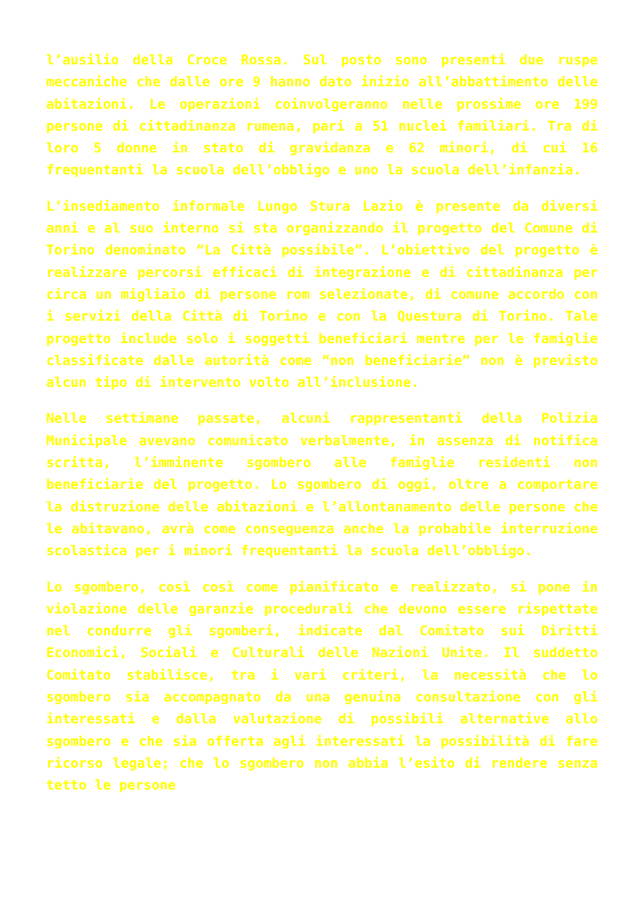l’ausilio della Croce Rossa. Sul posto sono presenti due ruspe meccaniche che dalle ore 9 hanno dato inizio all’abbattimento delle abitazioni. Le operazioni coinvolgeranno nelle prossime ore 199 persone di cittadinanza rumena, pari a 51 nuclei familiari. Tra di loro 5 donne in stato di gravidanza e 62 minori, di cui 16 frequentanti la scuola dell’obbligo e uno la scuola dell’infanzia.
L’insediamento informale Lungo Stura Lazio è presente da diversi anni e al suo interno si sta organizzando il progetto del Comune di Torino denominato “La Città possibile”. L’obiettivo del progetto è realizzare percorsi efficaci di integrazione e di cittadinanza per circa un migliaio di persone rom selezionate, di comune accordo con i servizi della Città di Torino e con la Questura di Torino. Tale progetto include solo i soggetti beneficiari mentre per le famiglie classificate dalle autorità come “non beneficiarie” non è previsto alcun tipo di intervento volto all’inclusione.
Nelle settimane passate, alcuni rappresentanti della Polizia Municipale avevano comunicato verbalmente, in assenza di notifica scritta, l’imminente sgombero alle famiglie residenti non beneficiarie del progetto. Lo sgombero di oggi, oltre a comportare la distruzione delle abitazioni e l’allontanamento delle persone che le abitavano, avrà come conseguenza anche la probabile interruzione scolastica per i minori frequentanti la scuola dell’obbligo.
Lo sgombero, così così come pianificato e realizzato, si pone in violazione delle garanzie procedurali che devono essere rispettate nel condurre gli sgomberi, indicate dal Comitato sui Diritti Economici, Sociali e Culturali delle Nazioni Unite. Il suddetto Comitato stabilisce, tra i vari criteri, la necessità che lo sgombero sia accompagnato da una genuina consultazione con gli interessati e dalla valutazione di possibili alternative allo sgombero e che sia offerta agli interessati la possibilità di fare ricorso legale; che lo sgombero non abbia l’esito di rendere senza tetto le persone